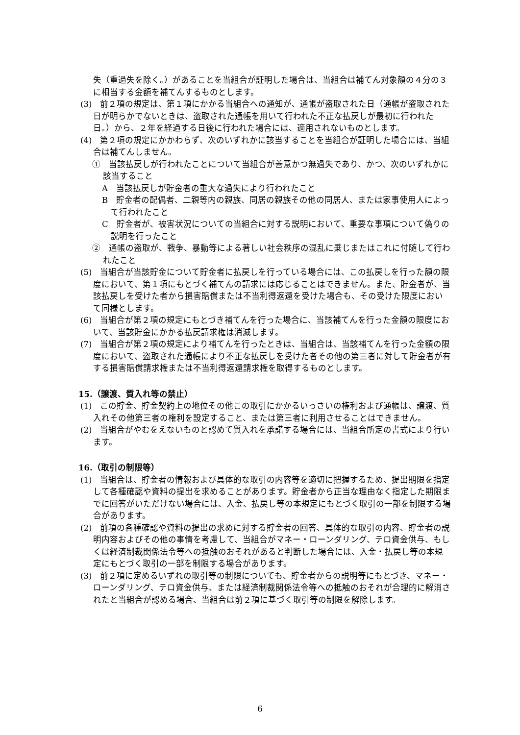失（重過失を除く。）があることを当組合が証明した場合は、当組合は補てん対象額の４分の３に相当する金額を補てんするものとします。
(3)　前２項の規定は、第１項にかかる当組合への通知が、通帳が盗取された日（通帳が盗取された日が明らかでないときは、盗取された通帳を用いて行われた不正な払戻しが最初に行われた日。）から、２年を経過する日後に行われた場合には、適用されないものとします。
(4)　第２項の規定にかかわらず、次のいずれかに該当することを当組合が証明した場合には、当組合は補てんしません。
①　当該払戻しが行われたことについて当組合が善意かつ無過失であり、かつ、次のいずれかに該当すること
A　当該払戻しが貯金者の重大な過失により行われたこと
B　貯金者の配偶者、二親等内の親族、同居の親族その他の同居人、または家事使用人によって行われたこと
C　貯金者が、被害状況についての当組合に対する説明において、重要な事項について偽りの説明を行ったこと
②　通帳の盗取が、戦争、暴動等による著しい社会秩序の混乱に乗じまたはこれに付随して行われたこと
(5)　当組合が当該貯金について貯金者に払戻しを行っている場合には、この払戻しを行った額の限度において、第１項にもとづく補てんの請求には応じることはできません。また、貯金者が、当該払戻しを受けた者から損害賠償または不当利得返還を受けた場合も、その受けた限度において同様とします。
(6)　当組合が第２項の規定にもとづき補てんを行った場合に、当該補てんを行った金額の限度において、当該貯金にかかる払戻請求権は消滅します。
(7)　当組合が第２項の規定により補てんを行ったときは、当組合は、当該補てんを行った金額の限度において、盗取された通帳により不正な払戻しを受けた者その他の第三者に対して貯金者が有する損害賠償請求権または不当利得返還請求権を取得するものとします。
15.（譲渡、質入れ等の禁止）
(1)　この貯金、貯金契約上の地位その他この取引にかかるいっさいの権利および通帳は、譲渡、質入れその他第三者の権利を設定すること、または第三者に利用させることはできません。
(2)　当組合がやむをえないものと認めて質入れを承諾する場合には、当組合所定の書式により行います。
16.（取引の制限等）
(1)　当組合は、貯金者の情報および具体的な取引の内容等を適切に把握するため、提出期限を指定して各種確認や資料の提出を求めることがあります。貯金者から正当な理由なく指定した期限までに回答がいただけない場合には、入金、払戻し等の本規定にもとづく取引の一部を制限する場合があります。
(2)　前項の各種確認や資料の提出の求めに対する貯金者の回答、具体的な取引の内容、貯金者の説明内容およびその他の事情を考慮して、当組合がマネー・ローンダリング、テロ資金供与、もしくは経済制裁関係法令等への抵触のおそれがあると判断した場合には、入金・払戻し等の本規定にもとづく取引の一部を制限する場合があります。
(3)　前２項に定めるいずれの取引等の制限についても、貯金者からの説明等にもとづき、マネー・ローンダリング、テロ資金供与、または経済制裁関係法令等への抵触のおそれが合理的に解消されたと当組合が認める場合、当組合は前２項に基づく取引等の制限を解除します。
6